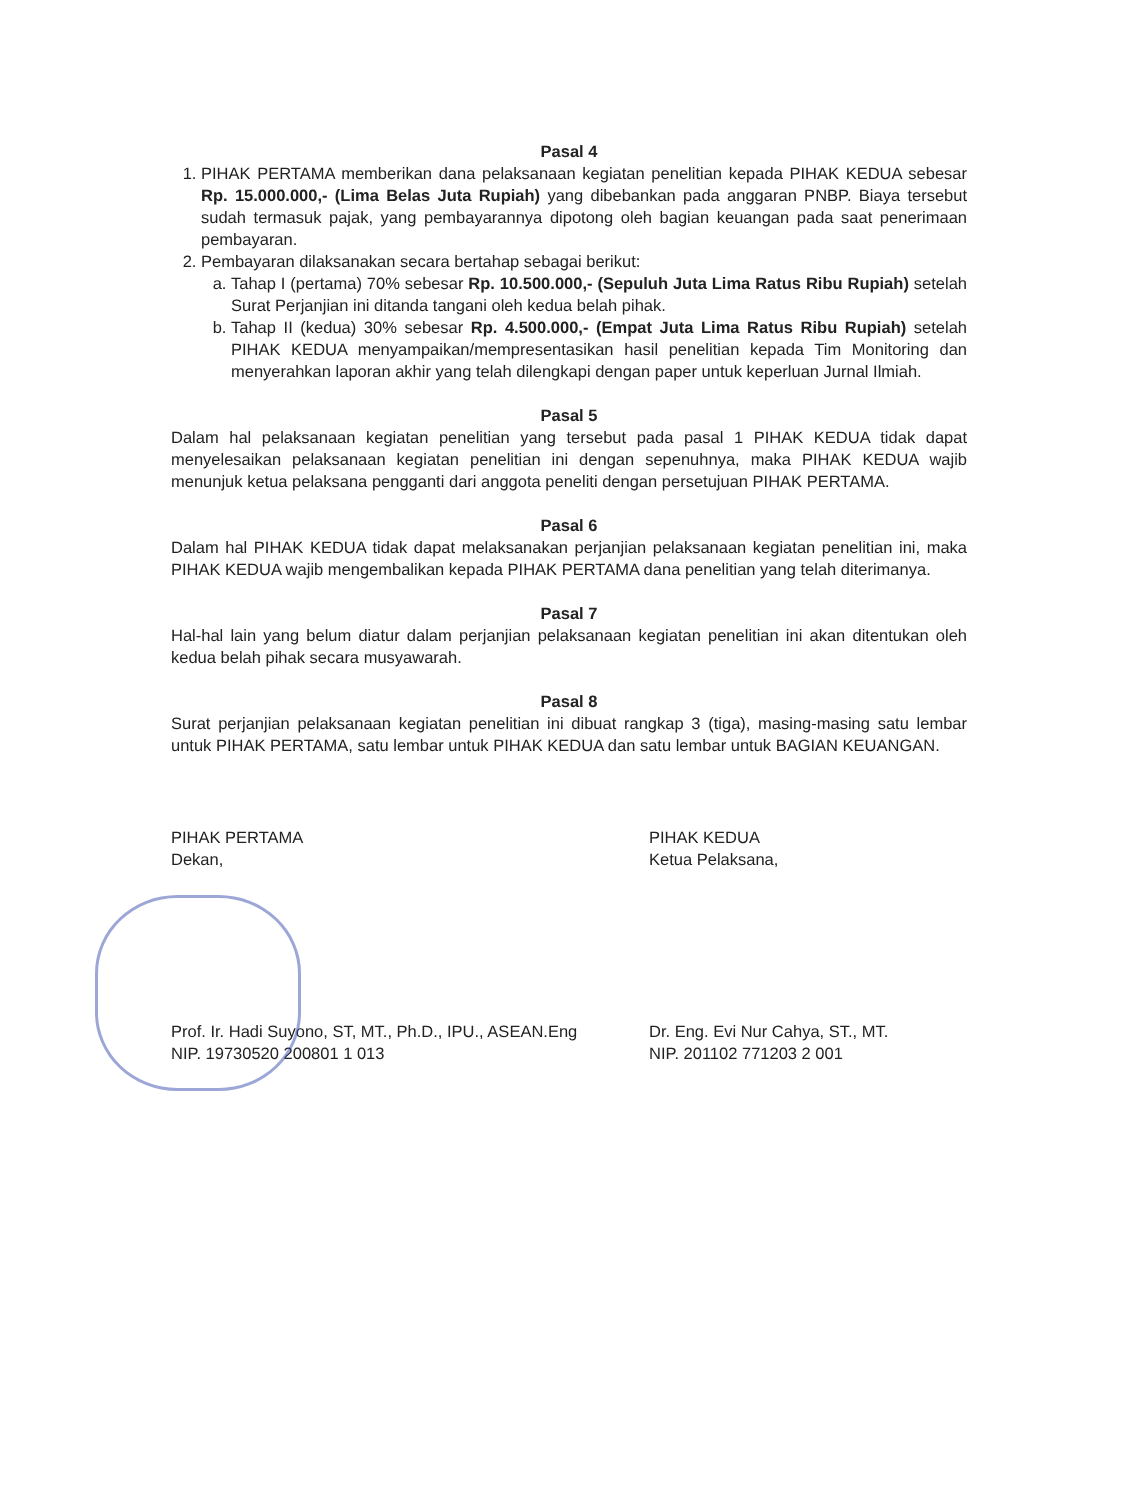Pasal 4
1. PIHAK PERTAMA memberikan dana pelaksanaan kegiatan penelitian kepada PIHAK KEDUA sebesar Rp. 15.000.000,- (Lima Belas Juta Rupiah) yang dibebankan pada anggaran PNBP. Biaya tersebut sudah termasuk pajak, yang pembayarannya dipotong oleh bagian keuangan pada saat penerimaan pembayaran.
2. Pembayaran dilaksanakan secara bertahap sebagai berikut:
a. Tahap I (pertama) 70% sebesar Rp. 10.500.000,- (Sepuluh Juta Lima Ratus Ribu Rupiah) setelah Surat Perjanjian ini ditanda tangani oleh kedua belah pihak.
b. Tahap II (kedua) 30% sebesar Rp. 4.500.000,- (Empat Juta Lima Ratus Ribu Rupiah) setelah PIHAK KEDUA menyampaikan/mempresentasikan hasil penelitian kepada Tim Monitoring dan menyerahkan laporan akhir yang telah dilengkapi dengan paper untuk keperluan Jurnal Ilmiah.
Pasal 5
Dalam hal pelaksanaan kegiatan penelitian yang tersebut pada pasal 1 PIHAK KEDUA tidak dapat menyelesaikan pelaksanaan kegiatan penelitian ini dengan sepenuhnya, maka PIHAK KEDUA wajib menunjuk ketua pelaksana pengganti dari anggota peneliti dengan persetujuan PIHAK PERTAMA.
Pasal 6
Dalam hal PIHAK KEDUA tidak dapat melaksanakan perjanjian pelaksanaan kegiatan penelitian ini, maka PIHAK KEDUA wajib mengembalikan kepada PIHAK PERTAMA dana penelitian yang telah diterimanya.
Pasal 7
Hal-hal lain yang belum diatur dalam perjanjian pelaksanaan kegiatan penelitian ini akan ditentukan oleh kedua belah pihak secara musyawarah.
Pasal 8
Surat perjanjian pelaksanaan kegiatan penelitian ini dibuat rangkap 3 (tiga), masing-masing satu lembar untuk PIHAK PERTAMA, satu lembar untuk PIHAK KEDUA dan satu lembar untuk BAGIAN KEUANGAN.
PIHAK PERTAMA
Dekan,
Prof. Ir. Hadi Suyono, ST, MT., Ph.D., IPU., ASEAN.Eng
NIP. 19730520 200801 1 013
PIHAK KEDUA
Ketua Pelaksana,
Dr. Eng. Evi Nur Cahya, ST., MT.
NIP. 201102 771203 2 001